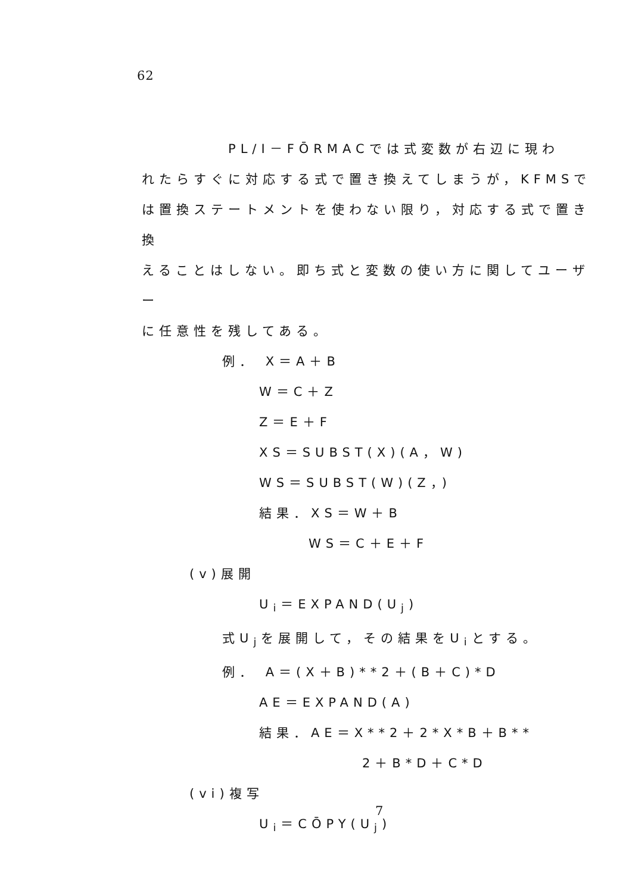62
PL/I－FŌRMACでは式変数が右辺に現わ
れたらすぐに対応する式で置き換えてしまうが，KFMSで
は置換ステートメントを使わない限り，対応する式で置き換
えることはしない。即ち式と変数の使い方に関してユーザー
に任意性を残してある。
例． X＝A＋B
W＝C＋Z
Z＝E＋F
XS＝SUBST(X)(A，W)
WS＝SUBST(W)(Z，)
結果．XS＝W＋B
WS＝C＋E＋F
(v)展開
U<sub>i</sub>＝EXPAND(U<sub>j</sub>)
式U<sub>j</sub>を展開して，その結果をU<sub>i</sub>とする。
例． A＝(X＋B)**2＋(B＋C)*D
AE＝EXPAND(A)
結果．AE＝X**2＋2*X*B＋B**
2＋B*D＋C*D
(vi)複写
U<sub>i</sub>＝CŌPY(U<sub>j</sub>)
7